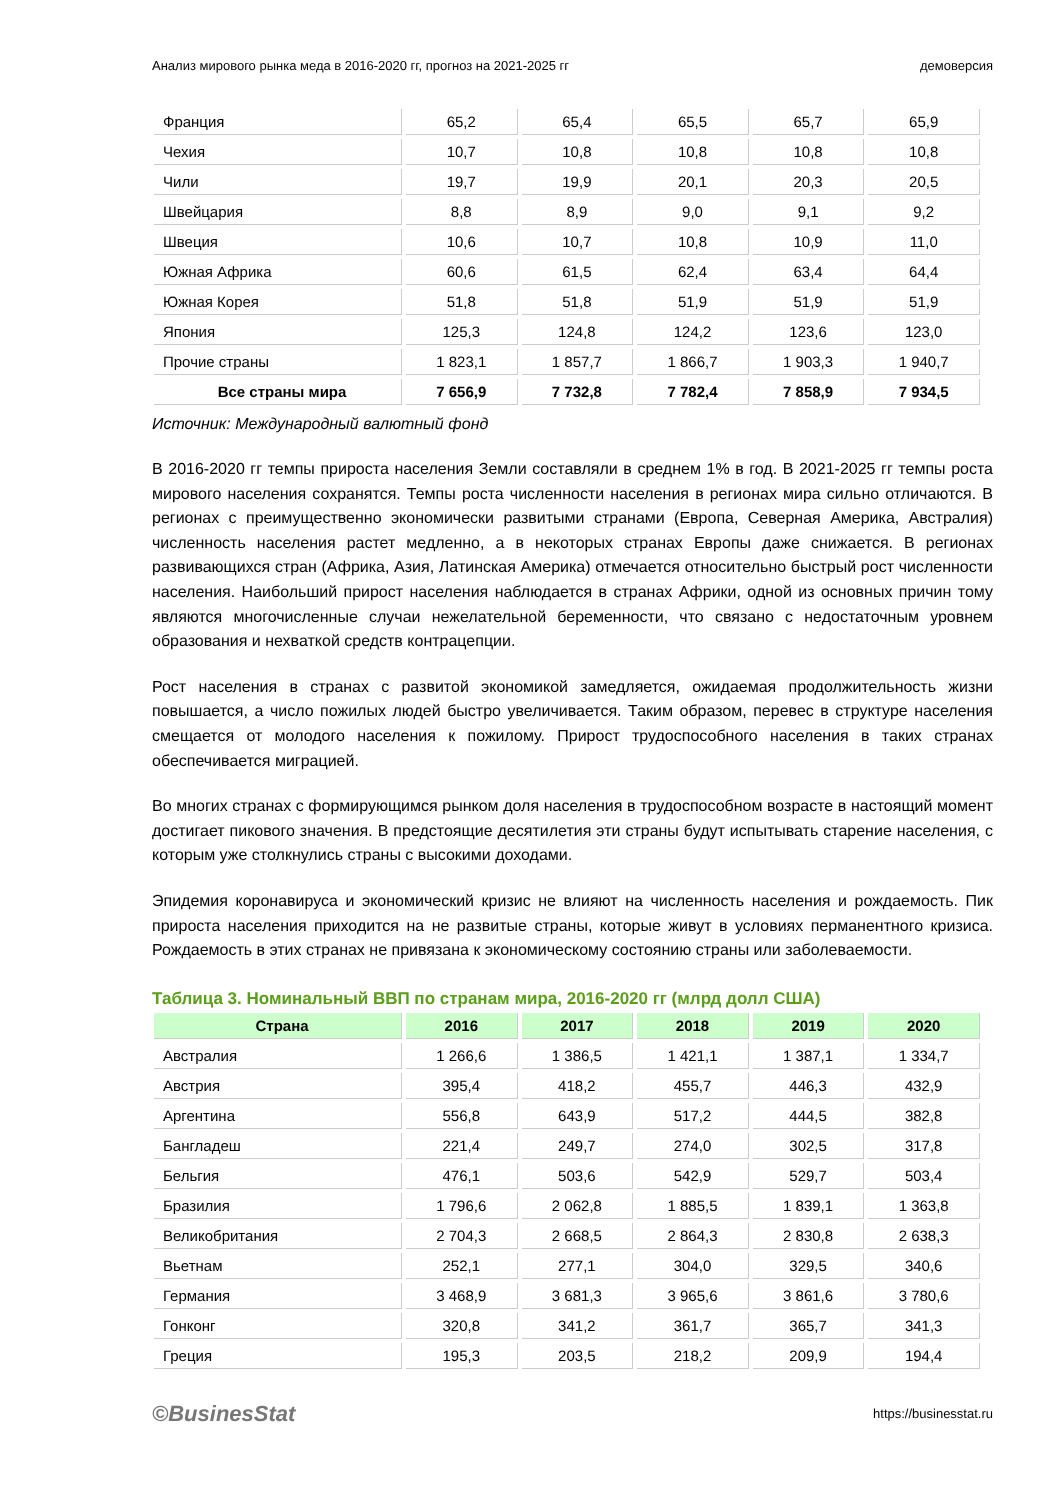Анализ мирового рынка меда в 2016-2020 гг, прогноз на 2021-2025 гг демоверсия
| Франция | 65,2 | 65,4 | 65,5 | 65,7 | 65,9 |
| Чехия | 10,7 | 10,8 | 10,8 | 10,8 | 10,8 |
| Чили | 19,7 | 19,9 | 20,1 | 20,3 | 20,5 |
| Швейцария | 8,8 | 8,9 | 9,0 | 9,1 | 9,2 |
| Швеция | 10,6 | 10,7 | 10,8 | 10,9 | 11,0 |
| Южная Африка | 60,6 | 61,5 | 62,4 | 63,4 | 64,4 |
| Южная Корея | 51,8 | 51,8 | 51,9 | 51,9 | 51,9 |
| Япония | 125,3 | 124,8 | 124,2 | 123,6 | 123,0 |
| Прочие страны | 1 823,1 | 1 857,7 | 1 866,7 | 1 903,3 | 1 940,7 |
| Все страны мира | 7 656,9 | 7 732,8 | 7 782,4 | 7 858,9 | 7 934,5 |
Источник: Международный валютный фонд
В 2016-2020 гг темпы прироста населения Земли составляли в среднем 1% в год. В 2021-2025 гг темпы роста мирового населения сохранятся. Темпы роста численности населения в регионах мира сильно отличаются. В регионах с преимущественно экономически развитыми странами (Европа, Северная Америка, Австралия) численность населения растет медленно, а в некоторых странах Европы даже снижается. В регионах развивающихся стран (Африка, Азия, Латинская Америка) отмечается относительно быстрый рост численности населения. Наибольший прирост населения наблюдается в странах Африки, одной из основных причин тому являются многочисленные случаи нежелательной беременности, что связано с недостаточным уровнем образования и нехваткой средств контрацепции.
Рост населения в странах с развитой экономикой замедляется, ожидаемая продолжительность жизни повышается, а число пожилых людей быстро увеличивается. Таким образом, перевес в структуре населения смещается от молодого населения к пожилому. Прирост трудоспособного населения в таких странах обеспечивается миграцией.
Во многих странах с формирующимся рынком доля населения в трудоспособном возрасте в настоящий момент достигает пикового значения. В предстоящие десятилетия эти страны будут испытывать старение населения, с которым уже столкнулись страны с высокими доходами.
Эпидемия коронавируса и экономический кризис не влияют на численность населения и рождаемость. Пик прироста населения приходится на не развитые страны, которые живут в условиях перманентного кризиса. Рождаемость в этих странах не привязана к экономическому состоянию страны или заболеваемости.
Таблица 3. Номинальный ВВП по странам мира, 2016-2020 гг (млрд долл США)
| Страна | 2016 | 2017 | 2018 | 2019 | 2020 |
| --- | --- | --- | --- | --- | --- |
| Австралия | 1 266,6 | 1 386,5 | 1 421,1 | 1 387,1 | 1 334,7 |
| Австрия | 395,4 | 418,2 | 455,7 | 446,3 | 432,9 |
| Аргентина | 556,8 | 643,9 | 517,2 | 444,5 | 382,8 |
| Бангладеш | 221,4 | 249,7 | 274,0 | 302,5 | 317,8 |
| Бельгия | 476,1 | 503,6 | 542,9 | 529,7 | 503,4 |
| Бразилия | 1 796,6 | 2 062,8 | 1 885,5 | 1 839,1 | 1 363,8 |
| Великобритания | 2 704,3 | 2 668,5 | 2 864,3 | 2 830,8 | 2 638,3 |
| Вьетнам | 252,1 | 277,1 | 304,0 | 329,5 | 340,6 |
| Германия | 3 468,9 | 3 681,3 | 3 965,6 | 3 861,6 | 3 780,6 |
| Гонконг | 320,8 | 341,2 | 361,7 | 365,7 | 341,3 |
| Греция | 195,3 | 203,5 | 218,2 | 209,9 | 194,4 |
©BusinesStat https://businesstat.ru